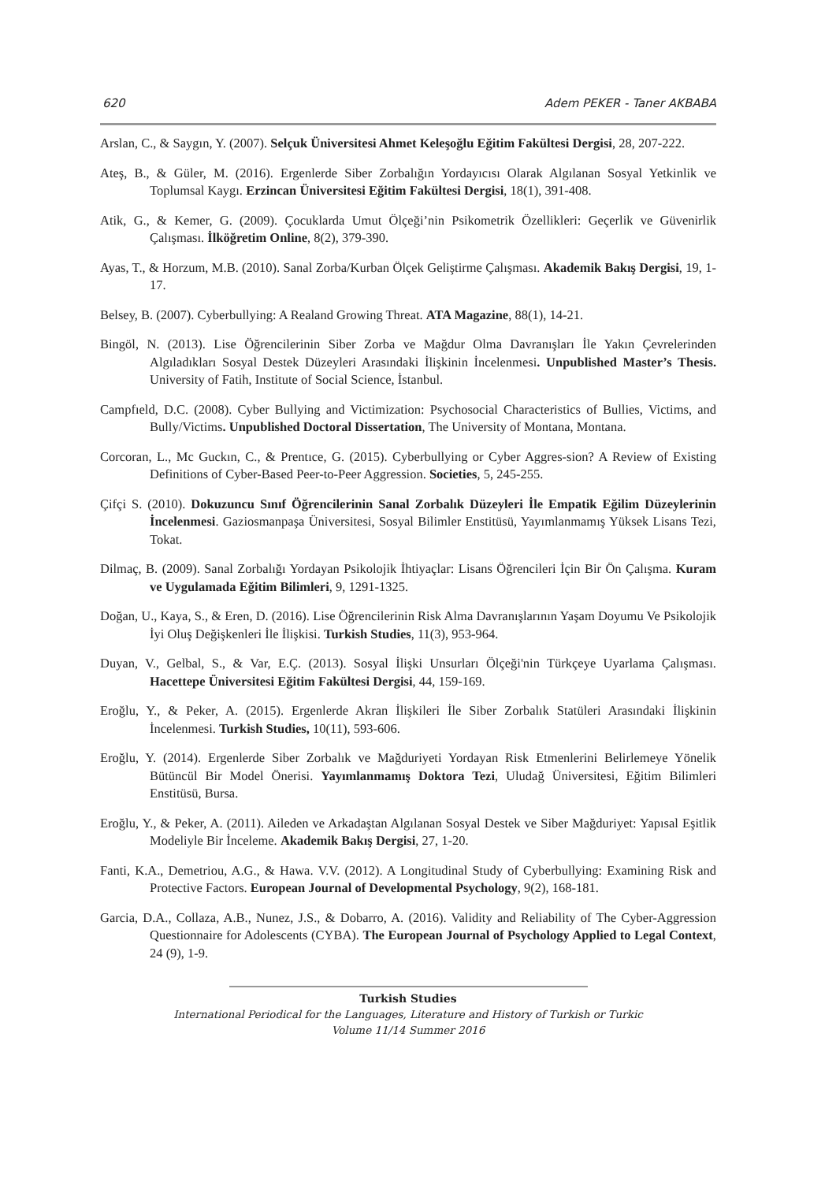620 Adem PEKER - Taner AKBABA
Arslan, C., & Saygın, Y. (2007). Selçuk Üniversitesi Ahmet Keleşoğlu Eğitim Fakültesi Dergisi, 28, 207-222.
Ateş, B., & Güler, M. (2016). Ergenlerde Siber Zorbalığın Yordayıcısı Olarak Algılanan Sosyal Yetkinlik ve Toplumsal Kaygı. Erzincan Üniversitesi Eğitim Fakültesi Dergisi, 18(1), 391-408.
Atik, G., & Kemer, G. (2009). Çocuklarda Umut Ölçeği’nin Psikometrik Özellikleri: Geçerlik ve Güvenirlik Çalışması. İlköğretim Online, 8(2), 379-390.
Ayas, T., & Horzum, M.B. (2010). Sanal Zorba/Kurban Ölçek Geliştirme Çalışması. Akademik Bakış Dergisi, 19, 1-17.
Belsey, B. (2007). Cyberbullying: A Realand Growing Threat. ATA Magazine, 88(1), 14-21.
Bingöl, N. (2013). Lise Öğrencilerinin Siber Zorba ve Mağdur Olma Davranışları İle Yakın Çevrelerinden Algıladıkları Sosyal Destek Düzeyleri Arasındaki İlişkinin İncelenmesi. Unpublished Master’s Thesis. University of Fatih, Institute of Social Science, İstanbul.
Campfıeld, D.C. (2008). Cyber Bullying and Victimization: Psychosocial Characteristics of Bullies, Victims, and Bully/Victims. Unpublished Doctoral Dissertation, The University of Montana, Montana.
Corcoran, L., Mc Guckın, C., & Prentıce, G. (2015). Cyberbullying or Cyber Aggres-sion? A Review of Existing Definitions of Cyber-Based Peer-to-Peer Aggression. Societies, 5, 245-255.
Çifçi S. (2010). Dokuzuncu Sınıf Öğrencilerinin Sanal Zorbalık Düzeyleri İle Empatik Eğilim Düzeylerinin İncelenmesi. Gaziosmanpaşa Üniversitesi, Sosyal Bilimler Enstitüsü, Yayımlanmamış Yüksek Lisans Tezi, Tokat.
Dilmaç, B. (2009). Sanal Zorbalığı Yordayan Psikolojik İhtiyaçlar: Lisans Öğrencileri İçin Bir Ön Çalışma. Kuram ve Uygulamada Eğitim Bilimleri, 9, 1291-1325.
Doğan, U., Kaya, S., & Eren, D. (2016). Lise Öğrencilerinin Risk Alma Davranışlarının Yaşam Doyumu Ve Psikolojik İyi Oluş Değişkenleri İle İlişkisi. Turkish Studies, 11(3), 953-964.
Duyan, V., Gelbal, S., & Var, E.Ç. (2013). Sosyal İlişki Unsurları Ölçeği'nin Türkçeye Uyarlama Çalışması. Hacettepe Üniversitesi Eğitim Fakültesi Dergisi, 44, 159-169.
Eroğlu, Y., & Peker, A. (2015). Ergenlerde Akran İlişkileri İle Siber Zorbalık Statüleri Arasındaki İlişkinin İncelenmesi. Turkish Studies, 10(11), 593-606.
Eroğlu, Y. (2014). Ergenlerde Siber Zorbalık ve Mağduriyeti Yordayan Risk Etmenlerini Belirlemeye Yönelik Bütüncül Bir Model Önerisi. Yayımlanmamış Doktora Tezi, Uludağ Üniversitesi, Eğitim Bilimleri Enstitüsü, Bursa.
Eroğlu, Y., & Peker, A. (2011). Aileden ve Arkadaştan Algılanan Sosyal Destek ve Siber Mağduriyet: Yapısal Eşitlik Modeliyle Bir İnceleme. Akademik Bakış Dergisi, 27, 1-20.
Fanti, K.A., Demetriou, A.G., & Hawa. V.V. (2012). A Longitudinal Study of Cyberbullying: Examining Risk and Protective Factors. European Journal of Developmental Psychology, 9(2), 168-181.
Garcia, D.A., Collaza, A.B., Nunez, J.S., & Dobarro, A. (2016). Validity and Reliability of The Cyber-Aggression Questionnaire for Adolescents (CYBA). The European Journal of Psychology Applied to Legal Context, 24 (9), 1-9.
Turkish Studies
International Periodical for the Languages, Literature and History of Turkish or Turkic
Volume 11/14 Summer 2016